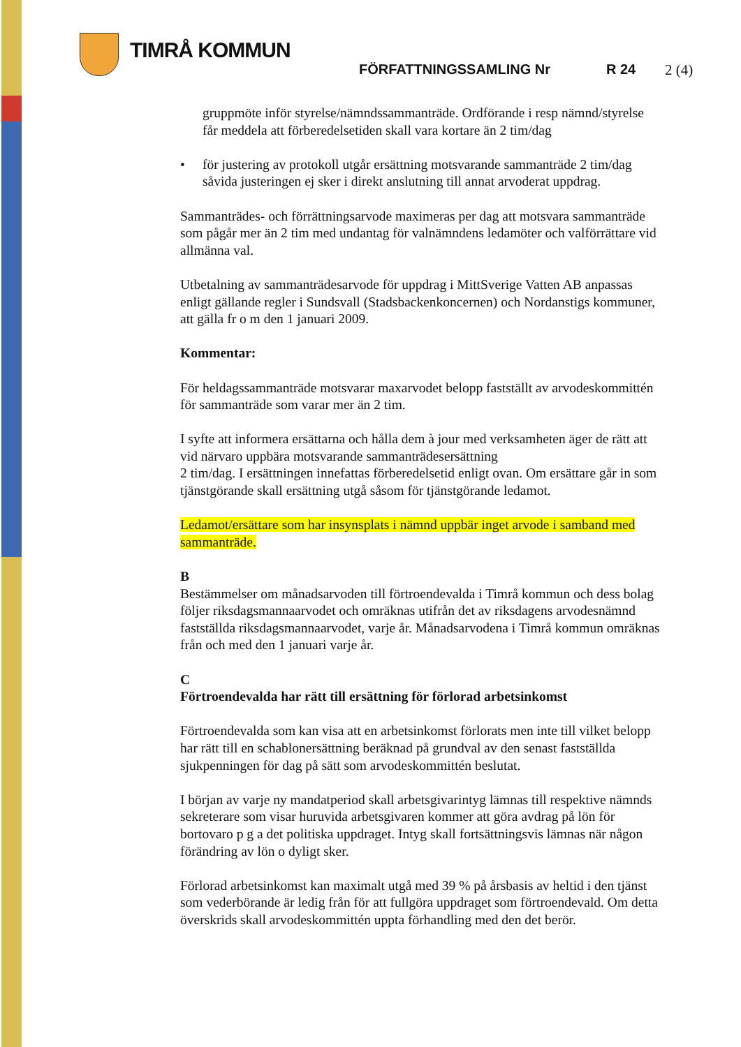TIMRÅ KOMMUN
FÖRFATTNINGSSAMLING Nr R 24 2 (4)
gruppmöte inför styrelse/nämndssammanträde. Ordförande i resp nämnd/styrelse får meddela att förberedelsetiden skall vara kortare än 2 tim/dag
• för justering av protokoll utgår ersättning motsvarande sammanträde 2 tim/dag såvida justeringen ej sker i direkt anslutning till annat arvoderat uppdrag.
Sammanträdes- och förrättningsarvode maximeras per dag att motsvara sammanträde som pågår mer än 2 tim med undantag för valnämndens ledamöter och valförrättare vid allmänna val.
Utbetalning av sammanträdesarvode för uppdrag i MittSverige Vatten AB anpassas enligt gällande regler i Sundsvall (Stadsbackenkoncernen) och Nordanstigs kommuner, att gälla fr o m den 1 januari 2009.
Kommentar:
För heldagssammanträde motsvarar maxarvodet belopp fastställt av arvodeskommittén för sammanträde som varar mer än 2 tim.
I syfte att informera ersättarna och hålla dem à jour med verksamheten äger de rätt att vid närvaro uppbära motsvarande sammanträdesersättning
2 tim/dag. I ersättningen innefattas förberedelsetid enligt ovan. Om ersättare går in som tjänstgörande skall ersättning utgå såsom för tjänstgörande ledamot.
Ledamot/ersättare som har insynsplats i nämnd uppbär inget arvode i samband med sammanträde.
B
Bestämmelser om månadsarvoden till förtroendevalda i Timrå kommun och dess bolag följer riksdagsmannaarvodet och omräknas utifrån det av riksdagens arvodesnämnd fastställda riksdagsmannaarvodet, varje år. Månadsarvodena i Timrå kommun omräknas från och med den 1 januari varje år.
C
Förtroendevalda har rätt till ersättning för förlorad arbetsinkomst
Förtroendevalda som kan visa att en arbetsinkomst förlorats men inte till vilket belopp har rätt till en schablonersättning beräknad på grundval av den senast fastställda sjukpenningen för dag på sätt som arvodeskommittén beslutat.
I början av varje ny mandatperiod skall arbetsgivarintyg lämnas till respektive nämnds sekreterare som visar huruvida arbetsgivaren kommer att göra avdrag på lön för bortovaro p g a det politiska uppdraget. Intyg skall fortsättningsvis lämnas när någon förändring av lön o dyligt sker.
Förlorad arbetsinkomst kan maximalt utgå med 39 % på årsbasis av heltid i den tjänst som vederbörande är ledig från för att fullgöra uppdraget som förtroendevald. Om detta överskrids skall arvodeskommittén uppta förhandling med den det berör.